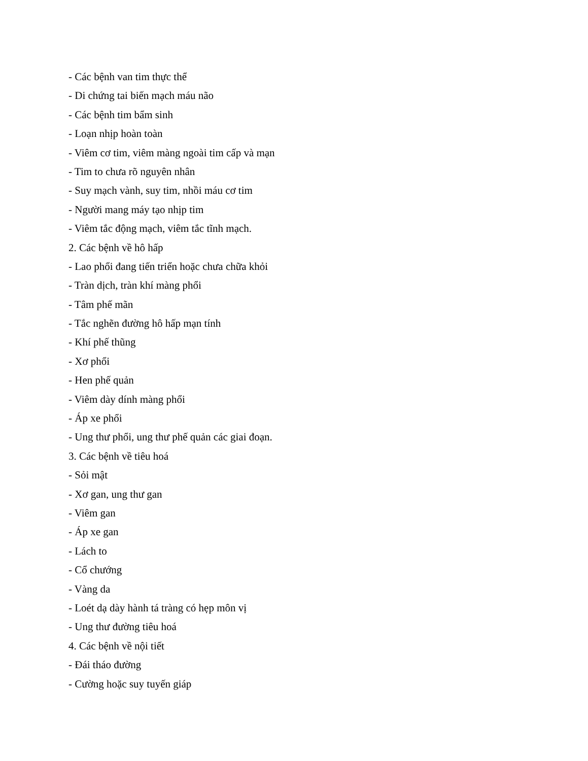- Các bệnh van tim thực thể
- Di chứng tai biến mạch máu não
- Các bệnh tim bẩm sinh
- Loạn nhịp hoàn toàn
- Viêm cơ tim, viêm màng ngoài tim cấp và mạn
- Tim to chưa rõ nguyên nhân
- Suy mạch vành, suy tim, nhồi máu cơ tim
- Người mang máy tạo nhịp tim
- Viêm tắc động mạch, viêm tắc tĩnh mạch.
2. Các bệnh về hô hấp
- Lao phổi đang tiến triển hoặc chưa chữa khỏi
- Tràn dịch, tràn khí màng phổi
- Tâm phế mãn
- Tắc nghẽn đường hô hấp mạn tính
- Khí phế thũng
- Xơ phổi
- Hen phế quản
- Viêm dày dính màng phổi
- Áp xe phổi
- Ung thư phổi, ung thư phế quản các giai đoạn.
3. Các bệnh về tiêu hoá
- Sỏi mật
- Xơ gan, ung thư gan
- Viêm gan
- Áp xe gan
- Lách to
- Cổ chướng
- Vàng da
- Loét dạ dày hành tá tràng có hẹp môn vị
- Ung thư đường tiêu hoá
4. Các bệnh về nội tiết
- Đái tháo đường
- Cường hoặc suy tuyến giáp